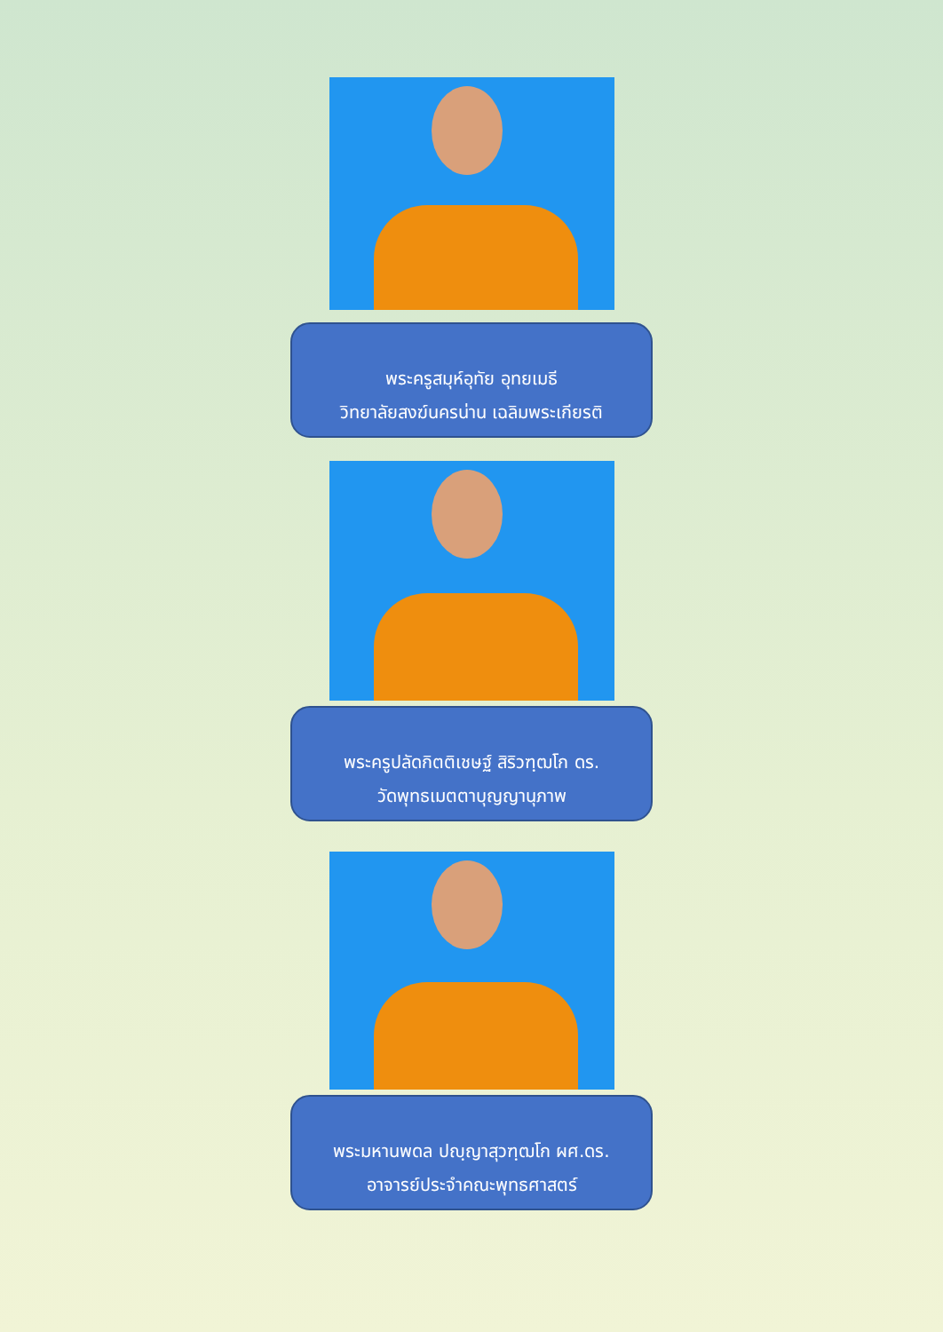พระครูสมุห์อุทัย อุทยเมธี
วิทยาลัยสงฆ์นครน่าน เฉลิมพระเกียรติ
พระครูปลัดกิตติเชษฐ์ สิริวฑฺฒโก ดร.
วัดพุทธเมตตาบุญญานุภาพ
พระมหานพดล ปญฺญาสุวฑฺฒโก ผศ.ดร.
อาจารย์ประจำคณะพุทธศาสตร์